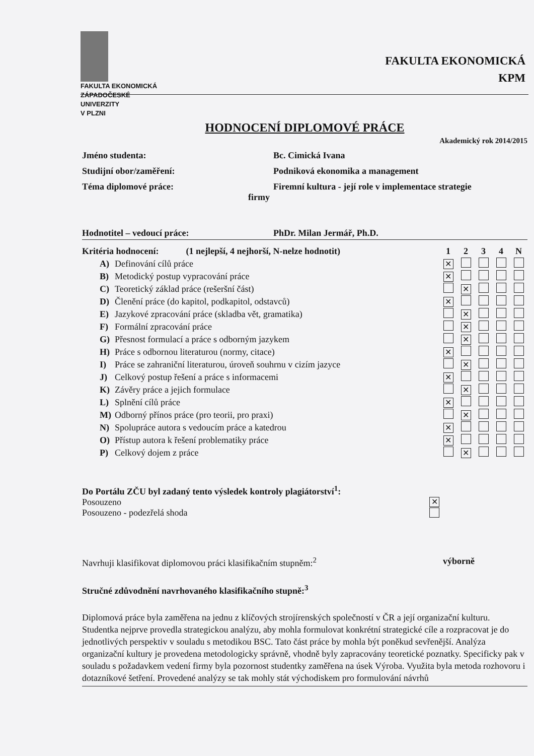FAKULTA EKONOMICKÁ
ZÁPADOČESKÉ
UNIVERZITY
V PLZNI
FAKULTA EKONOMICKÁ
KPM
HODNOCENÍ DIPLOMOVÉ PRÁCE
Akademický rok 2014/2015
Jméno studenta: Bc. Cimická Ivana
Studijní obor/zaměření: Podniková ekonomika a management
Téma diplomové práce: Firemní kultura - její role v implementace strategie
firmy
Hodnotitel – vedoucí práce: PhDr. Milan Jermář, Ph.D.
| Kritéria hodnocení: (1 nejlepší, 4 nejhorší, N-nelze hodnotit) | | 1 | 2 | 3 | 4 | N |
| A) | Definování cílů práce | ✕ | | | | |
| B) | Metodický postup vypracování práce | ✕ | | | | |
| C) | Teoretický základ práce (rešeršní část) | | ✕ | | | |
| D) | Členění práce (do kapitol, podkapitol, odstavců) | ✕ | | | | |
| E) | Jazykové zpracování práce (skladba vět, gramatika) | | ✕ | | | |
| F) | Formální zpracování práce | | ✕ | | | |
| G) | Přesnost formulací a práce s odborným jazykem | | ✕ | | | |
| H) | Práce s odbornou literaturou (normy, citace) | ✕ | | | | |
| I) | Práce se zahraniční literaturou, úroveň souhrnu v cizím jazyce | | ✕ | | | |
| J) | Celkový postup řešení a práce s informacemi | ✕ | | | | |
| K) | Závěry práce a jejich formulace | | ✕ | | | |
| L) | Splnění cílů práce | ✕ | | | | |
| M) | Odborný přínos práce (pro teorii, pro praxi) | | ✕ | | | |
| N) | Spolupráce autora s vedoucím práce a katedrou | ✕ | | | | |
| O) | Přístup autora k řešení problematiky práce | ✕ | | | | |
| P) | Celkový dojem z práce | | ✕ | | | |
Do Portálu ZČU byl zadaný tento výsledek kontroly plagiátorství<sup>1</sup>:
Posouzeno ✕
Posouzeno - podezřelá shoda
Navrhuji klasifikovat diplomovou práci klasifikačním stupněm:<sup>2</sup> výborně
Stručné zdůvodnění navrhovaného klasifikačního stupně:<sup>3</sup>
Diplomová práce byla zaměřena na jednu z klíčových strojírenských společností v ČR a její organizační kulturu. Studentka nejprve provedla strategickou analýzu, aby mohla formulovat konkrétní strategické cíle a rozpracovat je do jednotlivých perspektiv v souladu s metodikou BSC. Tato část práce by mohla být poněkud sevřenější. Analýza organizační kultury je provedena metodologicky správně, vhodně byly zapracovány teoretické poznatky. Specificky pak v souladu s požadavkem vedení firmy byla pozornost studentky zaměřena na úsek Výroba. Využita byla metoda rozhovoru i dotazníkové šetření. Provedené analýzy se tak mohly stát východiskem pro formulování návrhů